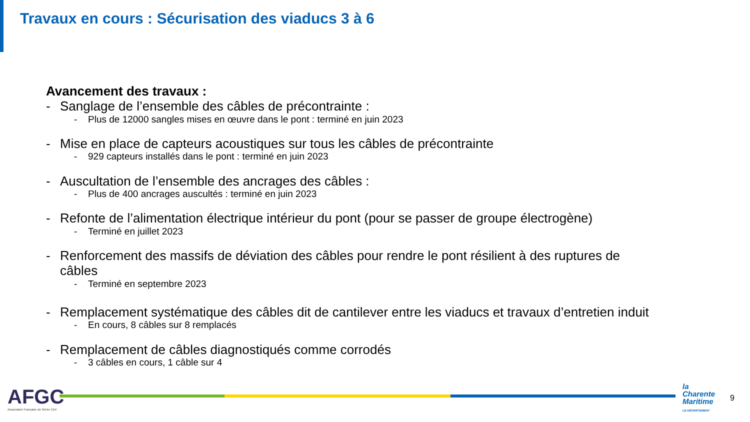Travaux en cours : Sécurisation des viaducs 3 à 6
Avancement des travaux :
- Sanglage de l’ensemble des câbles de précontrainte :
- Plus de 12000 sangles mises en œuvre dans le pont : terminé en juin 2023
- Mise en place de capteurs acoustiques sur tous les câbles de précontrainte
- 929 capteurs installés dans le pont : terminé en juin 2023
- Auscultation de l’ensemble des ancrages des câbles :
- Plus de 400 ancrages auscultés : terminé en juin 2023
- Refonte de l’alimentation électrique intérieur du pont (pour se passer de groupe électrogène)
- Terminé en juillet 2023
- Renforcement des massifs de déviation des câbles pour rendre le pont résilient à des ruptures de câbles
- Terminé en septembre 2023
- Remplacement systématique des câbles dit de cantilever entre les viaducs et travaux d’entretien induit
- En cours, 8 câbles sur 8 remplacés
- Remplacement de câbles diagnostiqués comme corrodés
- 3 câbles en cours, 1 câble sur 4
AFGC
Association Française de Génie Civil
la
Charente
Maritime
LE DÉPARTEMENT
9